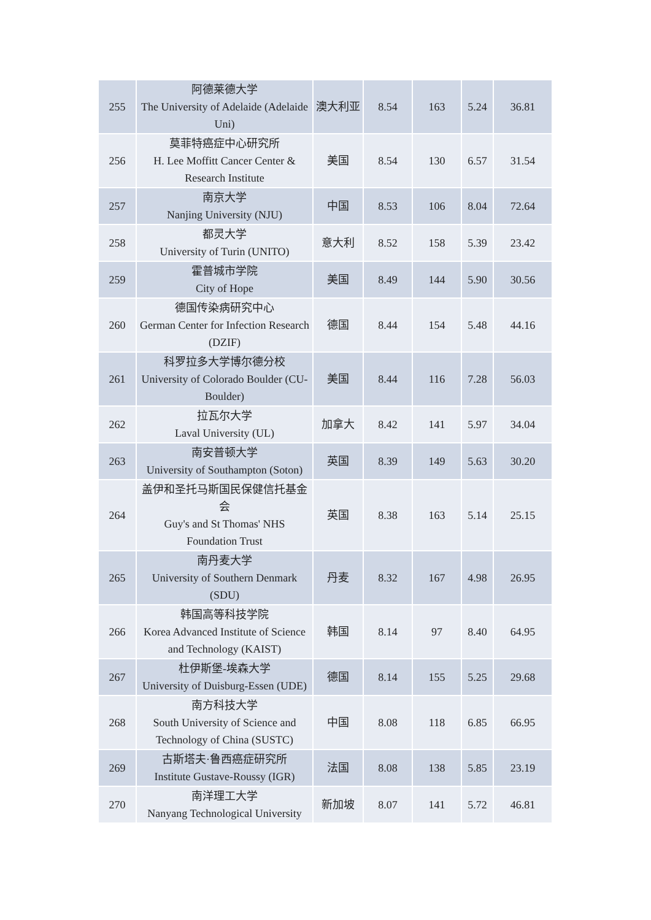| 255 | 阿德莱德大学 The University of Adelaide (Adelaide Uni) | 澳大利亚 | 8.54 | 163 | 5.24 | 36.81 |
| 256 | 莫菲特癌症中心研究所 H. Lee Moffitt Cancer Center & Research Institute | 美国 | 8.54 | 130 | 6.57 | 31.54 |
| 257 | 南京大学 Nanjing University (NJU) | 中国 | 8.53 | 106 | 8.04 | 72.64 |
| 258 | 都灵大学 University of Turin (UNITO) | 意大利 | 8.52 | 158 | 5.39 | 23.42 |
| 259 | 霍普城市学院 City of Hope | 美国 | 8.49 | 144 | 5.90 | 30.56 |
| 260 | 德国传染病研究中心 German Center for Infection Research (DZIF) | 德国 | 8.44 | 154 | 5.48 | 44.16 |
| 261 | 科罗拉多大学博尔德分校 University of Colorado Boulder (CU-Boulder) | 美国 | 8.44 | 116 | 7.28 | 56.03 |
| 262 | 拉瓦尔大学 Laval University (UL) | 加拿大 | 8.42 | 141 | 5.97 | 34.04 |
| 263 | 南安普顿大学 University of Southampton (Soton) | 英国 | 8.39 | 149 | 5.63 | 30.20 |
| 264 | 盖伊和圣托马斯国民保健信托基金会 Guy's and St Thomas' NHS Foundation Trust | 英国 | 8.38 | 163 | 5.14 | 25.15 |
| 265 | 南丹麦大学 University of Southern Denmark (SDU) | 丹麦 | 8.32 | 167 | 4.98 | 26.95 |
| 266 | 韩国高等科技学院 Korea Advanced Institute of Science and Technology (KAIST) | 韩国 | 8.14 | 97 | 8.40 | 64.95 |
| 267 | 杜伊斯堡-埃森大学 University of Duisburg-Essen (UDE) | 德国 | 8.14 | 155 | 5.25 | 29.68 |
| 268 | 南方科技大学 South University of Science and Technology of China (SUSTC) | 中国 | 8.08 | 118 | 6.85 | 66.95 |
| 269 | 古斯塔夫·鲁西癌症研究所 Institute Gustave-Roussy (IGR) | 法国 | 8.08 | 138 | 5.85 | 23.19 |
| 270 | 南洋理工大学 Nanyang Technological University | 新加坡 | 8.07 | 141 | 5.72 | 46.81 |